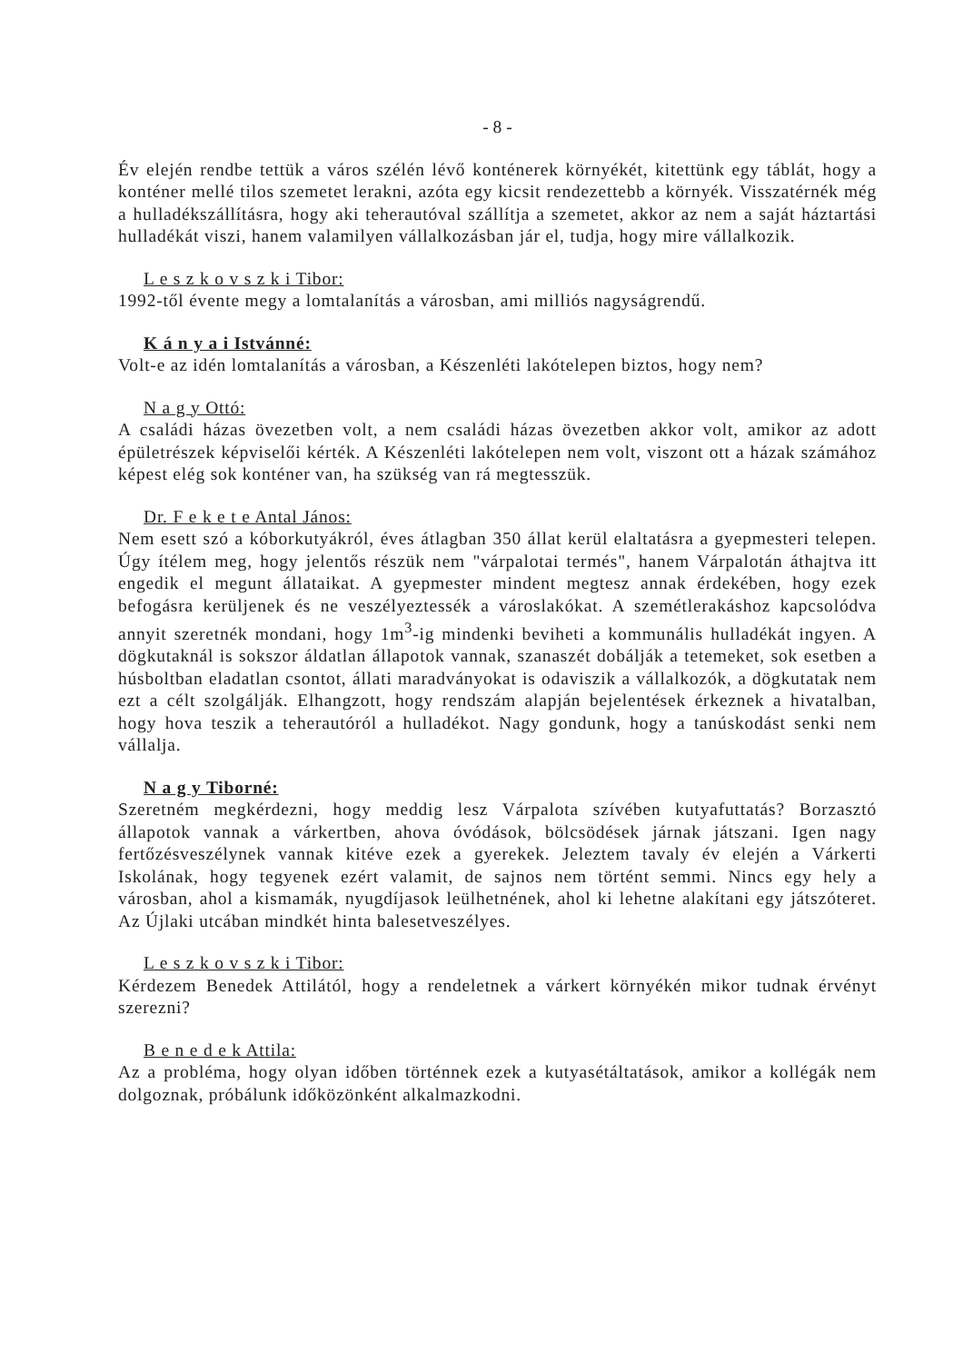- 8 -
Év elején rendbe tettük a város szélén lévő konténerek környékét, kitettünk egy táblát, hogy a konténer mellé tilos szemetet lerakni, azóta egy kicsit rendezettebb a környék. Visszatérnék még a hulladékszállításra, hogy aki teherautóval szállítja a szemetet, akkor az nem a saját háztartási hulladékát viszi, hanem valamilyen vállalkozásban jár el, tudja, hogy mire vállalkozik.
L e s z k o v s z k i Tibor:
1992-től évente megy a lomtalanítás a városban, ami milliós nagyságrendű.
K á n y a i Istvánné:
Volt-e az idén lomtalanítás a városban, a Készenléti lakótelepen biztos, hogy nem?
N a g y Ottó:
A családi házas övezetben volt, a nem családi házas övezetben akkor volt, amikor az adott épületrészek képviselői kérték. A Készenléti lakótelepen nem volt, viszont ott a házak számához képest elég sok konténer van, ha szükség van rá megtesszük.
Dr. F e k e t e Antal János:
Nem esett szó a kóborkutyákról, éves átlagban 350 állat kerül elaltatásra a gyepmesteri telepen. Úgy ítélem meg, hogy jelentős részük nem "várpalotai termés", hanem Várpalotán áthajtva itt engedik el megunt állataikat. A gyepmester mindent megtesz annak érdekében, hogy ezek befogásra kerüljenek és ne veszélyeztessék a városlakókat. A szemétlerakáshoz kapcsolódva annyit szeretnék mondani, hogy 1m<sup>3</sup>-ig mindenki beviheti a kommunális hulladékát ingyen. A dögkutaknál is sokszor áldatlan állapotok vannak, szanaszét dobálják a tetemeket, sok esetben a húsboltban eladatlan csontot, állati maradványokat is odaviszik a vállalkozók, a dögkutatak nem ezt a célt szolgálják. Elhangzott, hogy rendszám alapján bejelentések érkeznek a hivatalban, hogy hova teszik a teherautóról a hulladékot. Nagy gondunk, hogy a tanúskodást senki nem vállalja.
N a g y Tiborné:
Szeretném megkérdezni, hogy meddig lesz Várpalota szívében kutyafuttatás? Borzasztó állapotok vannak a várkertben, ahova óvódások, bölcsödések járnak játszani. Igen nagy fertőzésveszélynek vannak kitéve ezek a gyerekek. Jeleztem tavaly év elején a Várkerti Iskolának, hogy tegyenek ezért valamit, de sajnos nem történt semmi. Nincs egy hely a városban, ahol a kismamák, nyugdíjasok leülhetnének, ahol ki lehetne alakítani egy játszóteret. Az Újlaki utcában mindkét hinta balesetveszélyes.
L e s z k o v s z k i Tibor:
Kérdezem Benedek Attilától, hogy a rendeletnek a várkert környékén mikor tudnak érvényt szerezni?
B e n e d e k Attila:
Az a probléma, hogy olyan időben történnek ezek a kutyasétáltatások, amikor a kollégák nem dolgoznak, próbálunk időközönként alkalmazkodni.